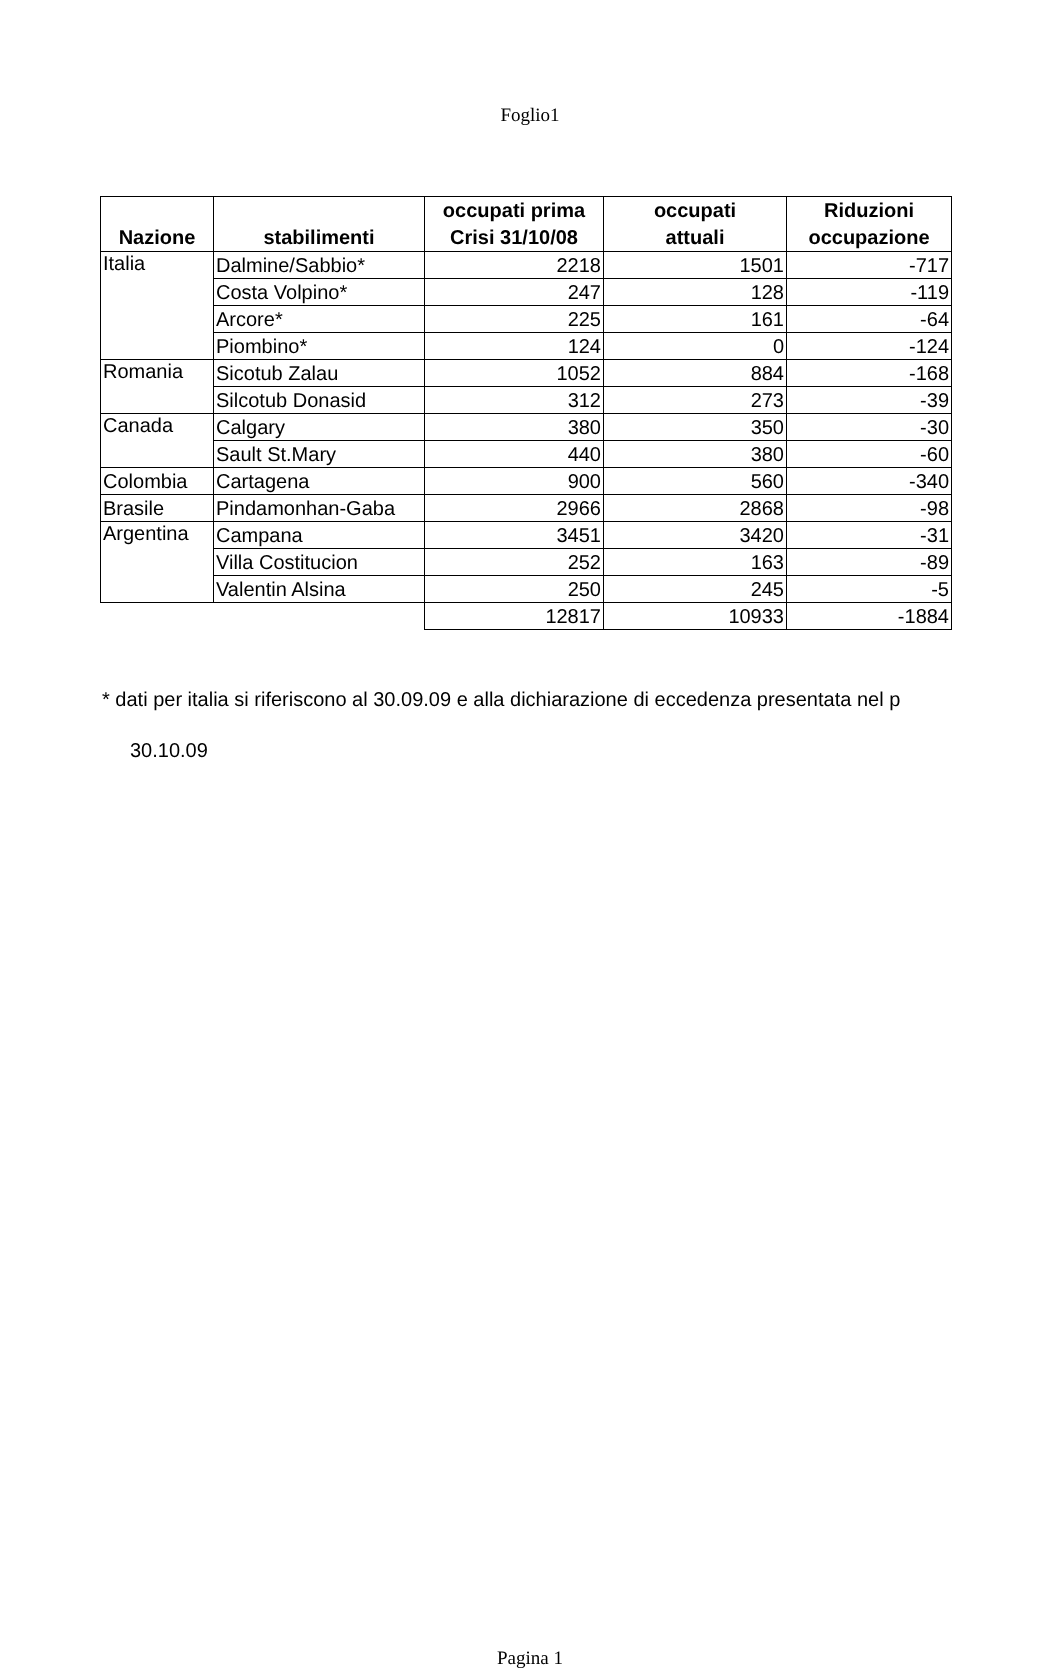Foglio1
| Nazione | stabilimenti | occupati prima Crisi 31/10/08 | occupati attuali | Riduzioni occupazione |
| --- | --- | --- | --- | --- |
| Italia | Dalmine/Sabbio* | 2218 | 1501 | -717 |
| | Costa Volpino* | 247 | 128 | -119 |
| | Arcore* | 225 | 161 | -64 |
| | Piombino* | 124 | 0 | -124 |
| Romania | Sicotub Zalau | 1052 | 884 | -168 |
| | Silcotub Donasid | 312 | 273 | -39 |
| Canada | Calgary | 380 | 350 | -30 |
| | Sault St.Mary | 440 | 380 | -60 |
| Colombia | Cartagena | 900 | 560 | -340 |
| Brasile | Pindamonhan-Gaba | 2966 | 2868 | -98 |
| Argentina | Campana | 3451 | 3420 | -31 |
| | Villa Costitucion | 252 | 163 | -89 |
| | Valentin Alsina | 250 | 245 | -5 |
| | | 12817 | 10933 | -1884 |
* dati per italia si riferiscono al 30.09.09 e alla dichiarazione di eccedenza presentata nel p
30.10.09
Pagina 1